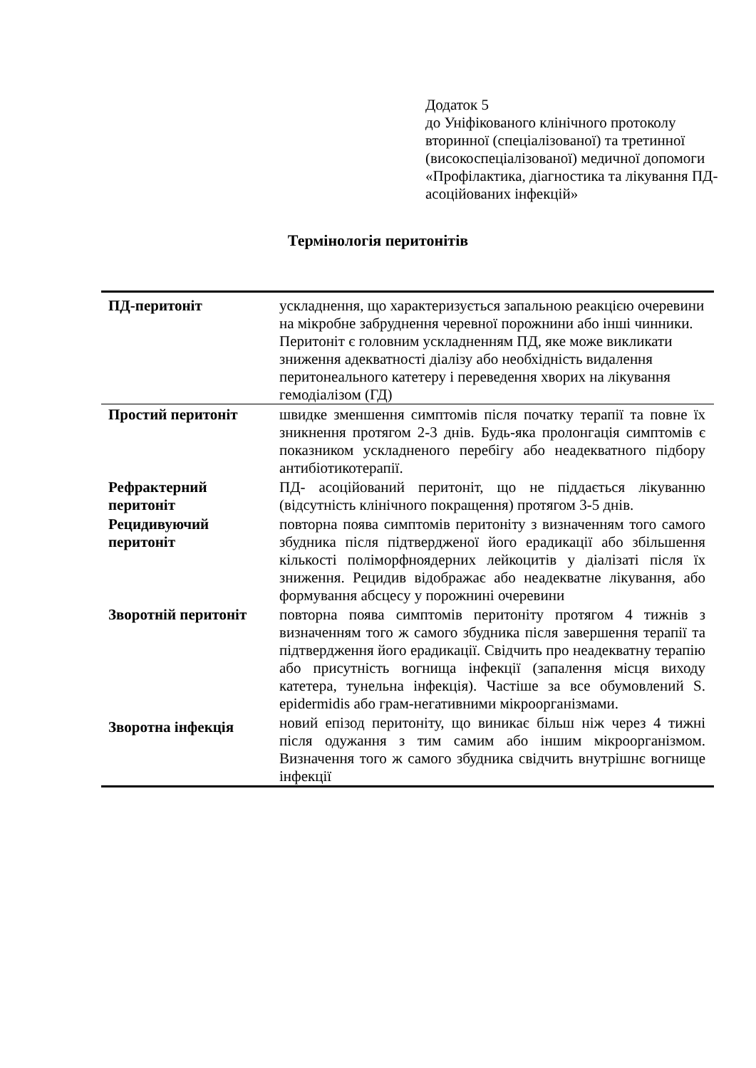Додаток 5
до Уніфікованого клінічного протоколу вторинної (спеціалізованої) та третинної (високоспеціалізованої) медичної допомоги «Профілактика, діагностика та лікування ПД-асоційованих інфекцій»
Термінологія перитонітів
| ПД-перитоніт | ускладнення, що характеризується запальною реакцією очеревини на мікробне забруднення черевної порожнини або інші чинники. Перитоніт є головним ускладненням ПД, яке може викликати зниження адекватності діалізу або необхідність видалення перитонеального катетеру і переведення хворих на лікування гемодіалізом (ГД) |
| Простий перитоніт | швидке зменшення симптомів після початку терапії та повне їх зникнення протягом 2-3 днів. Будь-яка пролонгація симптомів є показником ускладненого перебігу або неадекватного підбору антибіотикотерапії. |
| Рефрактерний перитоніт | ПД- асоційований перитоніт, що не піддається лікуванню (відсутність клінічного покращення) протягом 3-5 днів. |
| Рецидивуючий перитоніт | повторна поява симптомів перитоніту з визначенням того самого збудника після підтвердженої його ерадикації або збільшення кількості поліморфноядерних лейкоцитів у діалізаті після їх зниження. Рецидив відображає або неадекватне лікування, або формування абсцесу у порожнині очеревини |
| Зворотній перитоніт | повторна поява симптомів перитоніту протягом 4 тижнів з визначенням того ж самого збудника після завершення терапії та підтвердження його ерадикації. Свідчить про неадекватну терапію або присутність вогнища інфекції (запалення місця виходу катетера, тунельна інфекція). Частіше за все обумовлений S. epidermidis або грам-негативними мікроорганізмами. |
| Зворотна інфекція | новий епізод перитоніту, що виникає більш ніж через 4 тижні після одужання з тим самим або іншим мікроорганізмом. Визначення того ж самого збудника свідчить внутрішнє вогнище інфекції |